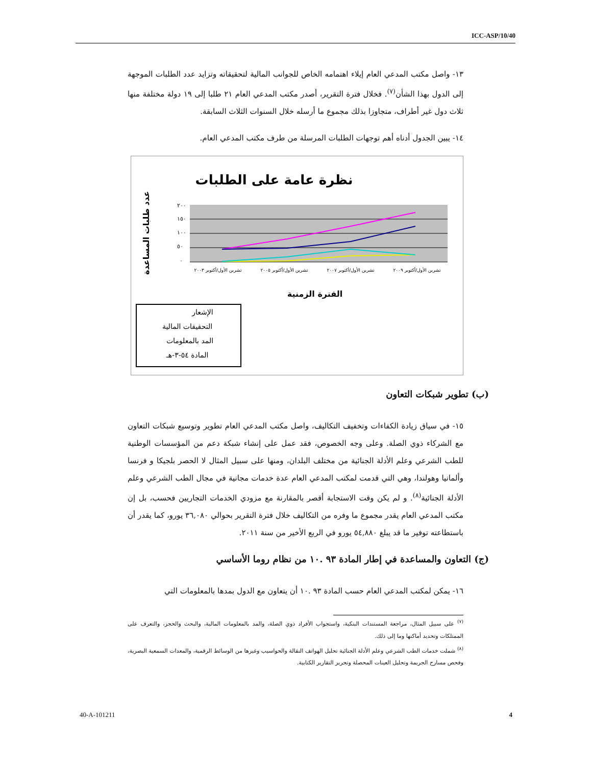ICC-ASP/10/40
١٣- واصل مكتب المدعي العام إيلاء اهتمامه الخاص للجوانب المالية لتحقيقاته وتزايد عدد الطلبات الموجهة إلى الدول بهذا الشأن<sup>(٧)</sup>. فخلال فترة التقرير، أصدر مكتب المدعي العام ٢١ طلبا إلى ١٩ دولة مختلفة منها ثلاث دول غير أطراف، متجاوزا بذلك مجموع ما أرسله خلال السنوات الثلاث السابقة.
١٤- يبين الجدول أدناه أهم توجهات الطلبات المرسلة من طرف مكتب المدعي العام.
نظرة عامة على الطلبات
عدد طلبات المساعدة
٢٠٠
١٥٠
١٠٠
٥٠
٠
تشرين الأول/أكتوبر ٢٠٠٣
تشرين الأول/أكتوبر ٢٠٠٥
تشرين الأول/أكتوبر ٢٠٠٧
تشرين الأول/أكتوبر ٢٠٠٩
الفترة الزمنية
الإشعار
التحقيقات المالية
المد بالمعلومات
المادة ٥٤-٣-هـ
(ب) تطوير شبكات التعاون
١٥- في سياق زيادة الكفاءات وتخفيف التكاليف، واصل مكتب المدعي العام تطوير وتوسيع شبكات التعاون مع الشركاء ذوي الصلة. وعلى وجه الخصوص، فقد عمل على إنشاء شبكة دعم من المؤسسات الوطنية للطب الشرعي وعلم الأدلة الجنائية من مختلف البلدان، ومنها على سبيل المثال لا الحصر بلجيكا و فرنسا وألمانيا وهولندا، وهي التي قدمت لمكتب المدعي العام عدة خدمات مجانية في مجال الطب الشرعي وعلم الأدلة الجنائية<sup>(٨)</sup>. و لم يكن وقت الاستجابة أقصر بالمقارنة مع مزودي الخدمات التجاريين فحسب، بل إن مكتب المدعي العام يقدر مجموع ما وفره من التكاليف خلال فترة التقرير بحوالي ٣٦,٠٨٠ يورو، كما يقدر أن باستطاعته توفير ما قد يبلغ ٥٤,٨٨٠ يورو في الربع الأخير من سنة ٢٠١١.
(ج) التعاون والمساعدة في إطار المادة ٩٣ .١٠ من نظام روما الأساسي
١٦- يمكن لمكتب المدعي العام حسب المادة ٩٣ .١٠ أن يتعاون مع الدول بمدها بالمعلومات التي
<sup>(٧)</sup> على سبيل المثال، مراجعة المستندات البنكية، واستجواب الأفراد ذوي الصلة، والمد بالمعلومات المالية، والبحث والحجز، والتعرف على الممتلكات وتحديد أماكنها وما إلى ذلك.
<sup>(٨)</sup> شملت خدمات الطب الشرعي وعلم الأدلة الجنائية تحليل الهواتف النقالة والحواسيب وغيرها من الوسائط الرقمية، والمعدات السمعية البصرية، وفحص مسارح الجريمة وتحليل العينات المحصلة وتحرير التقارير الكتابية.
40-A-101211 4